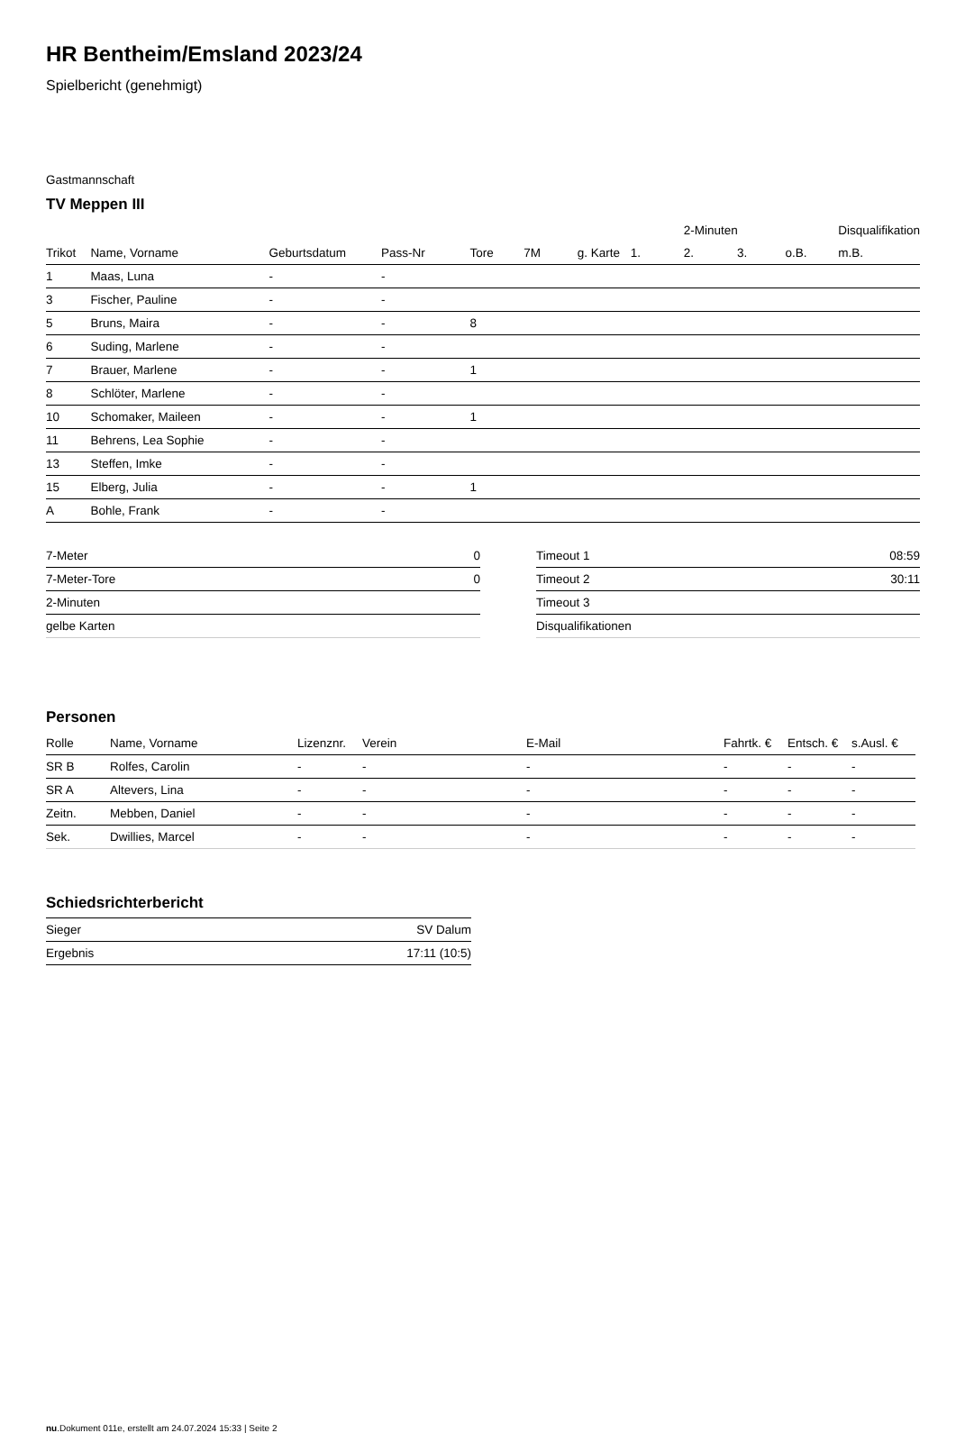HR Bentheim/Emsland 2023/24
Spielbericht (genehmigt)
Gastmannschaft
TV Meppen III
| | | | | | | | | 2-Minuten | | | Disqualifikation |
| --- | --- | --- | --- | --- | --- | --- | --- | --- | --- | --- | --- |
| Trikot | Name, Vorname | Geburtsdatum | Pass-Nr | Tore | 7M | g. Karte | 1. | 2. | 3. | o.B. | m.B. |
| 1 | Maas, Luna | - | - | | | | | | | | |
| 3 | Fischer, Pauline | - | - | | | | | | | | |
| 5 | Bruns, Maira | - | - | 8 | | | | | | | |
| 6 | Suding, Marlene | - | - | | | | | | | | |
| 7 | Brauer, Marlene | - | - | 1 | | | | | | | |
| 8 | Schlöter, Marlene | - | - | | | | | | | | |
| 10 | Schomaker, Maileen | - | - | 1 | | | | | | | |
| 11 | Behrens, Lea Sophie | - | - | | | | | | | | |
| 13 | Steffen, Imke | - | - | | | | | | | | |
| 15 | Elberg, Julia | - | - | 1 | | | | | | | |
| A | Bohle, Frank | - | - | | | | | | | | |
| 7-Meter | 0 |
| 7-Meter-Tore | 0 |
| 2-Minuten | |
| gelbe Karten | |
| Timeout 1 | 08:59 |
| Timeout 2 | 30:11 |
| Timeout 3 | |
| Disqualifikationen | |
Personen
| Rolle | Name, Vorname | Lizenznr. | Verein | E-Mail | Fahrtk. € | Entsch. € | s.Ausl. € |
| --- | --- | --- | --- | --- | --- | --- | --- |
| SR B | Rolfes, Carolin | - | - | - | - | - | - |
| SR A | Altevers, Lina | - | - | - | - | - | - |
| Zeitn. | Mebben, Daniel | - | - | - | - | - | - |
| Sek. | Dwillies, Marcel | - | - | - | - | - | - |
Schiedsrichterbericht
| Sieger | SV Dalum |
| Ergebnis | 17:11 (10:5) |
nu.Dokument 011e, erstellt am 24.07.2024 15:33 | Seite 2